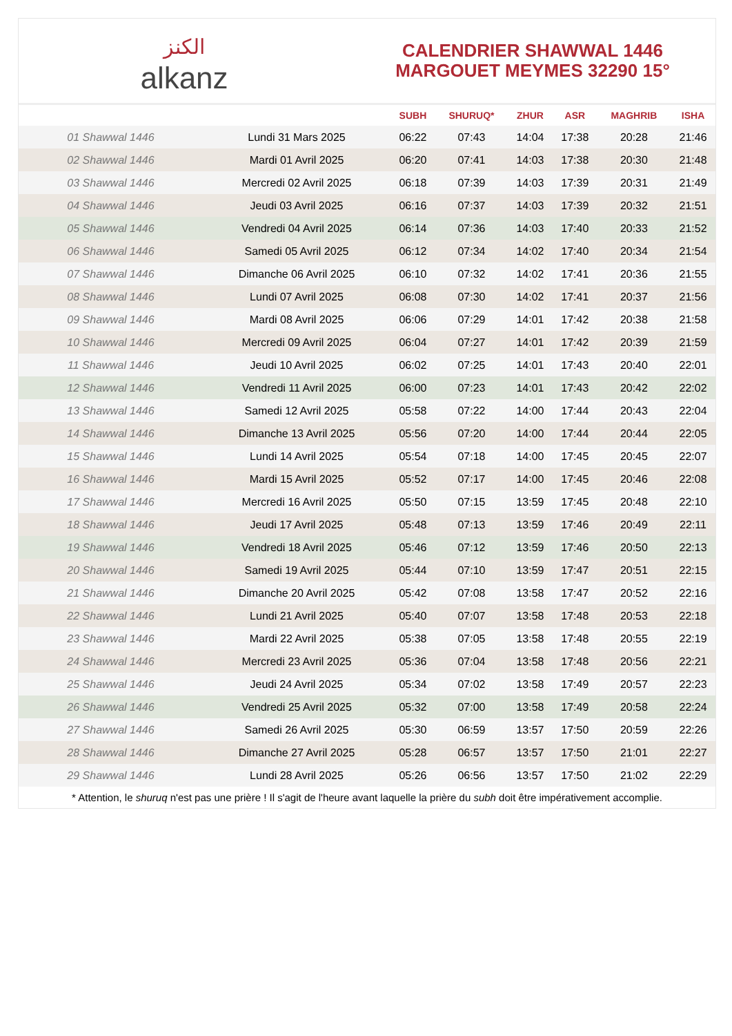الكنز
alkanz
CALENDRIER SHAWWAL 1446
MARGOUET MEYMES 32290 15°
| | | SUBH | SHURUQ* | ZHUR | ASR | MAGHRIB | ISHA |
| --- | --- | --- | --- | --- | --- | --- | --- |
| 01 Shawwal 1446 | Lundi 31 Mars 2025 | 06:22 | 07:43 | 14:04 | 17:38 | 20:28 | 21:46 |
| 02 Shawwal 1446 | Mardi 01 Avril 2025 | 06:20 | 07:41 | 14:03 | 17:38 | 20:30 | 21:48 |
| 03 Shawwal 1446 | Mercredi 02 Avril 2025 | 06:18 | 07:39 | 14:03 | 17:39 | 20:31 | 21:49 |
| 04 Shawwal 1446 | Jeudi 03 Avril 2025 | 06:16 | 07:37 | 14:03 | 17:39 | 20:32 | 21:51 |
| 05 Shawwal 1446 | Vendredi 04 Avril 2025 | 06:14 | 07:36 | 14:03 | 17:40 | 20:33 | 21:52 |
| 06 Shawwal 1446 | Samedi 05 Avril 2025 | 06:12 | 07:34 | 14:02 | 17:40 | 20:34 | 21:54 |
| 07 Shawwal 1446 | Dimanche 06 Avril 2025 | 06:10 | 07:32 | 14:02 | 17:41 | 20:36 | 21:55 |
| 08 Shawwal 1446 | Lundi 07 Avril 2025 | 06:08 | 07:30 | 14:02 | 17:41 | 20:37 | 21:56 |
| 09 Shawwal 1446 | Mardi 08 Avril 2025 | 06:06 | 07:29 | 14:01 | 17:42 | 20:38 | 21:58 |
| 10 Shawwal 1446 | Mercredi 09 Avril 2025 | 06:04 | 07:27 | 14:01 | 17:42 | 20:39 | 21:59 |
| 11 Shawwal 1446 | Jeudi 10 Avril 2025 | 06:02 | 07:25 | 14:01 | 17:43 | 20:40 | 22:01 |
| 12 Shawwal 1446 | Vendredi 11 Avril 2025 | 06:00 | 07:23 | 14:01 | 17:43 | 20:42 | 22:02 |
| 13 Shawwal 1446 | Samedi 12 Avril 2025 | 05:58 | 07:22 | 14:00 | 17:44 | 20:43 | 22:04 |
| 14 Shawwal 1446 | Dimanche 13 Avril 2025 | 05:56 | 07:20 | 14:00 | 17:44 | 20:44 | 22:05 |
| 15 Shawwal 1446 | Lundi 14 Avril 2025 | 05:54 | 07:18 | 14:00 | 17:45 | 20:45 | 22:07 |
| 16 Shawwal 1446 | Mardi 15 Avril 2025 | 05:52 | 07:17 | 14:00 | 17:45 | 20:46 | 22:08 |
| 17 Shawwal 1446 | Mercredi 16 Avril 2025 | 05:50 | 07:15 | 13:59 | 17:45 | 20:48 | 22:10 |
| 18 Shawwal 1446 | Jeudi 17 Avril 2025 | 05:48 | 07:13 | 13:59 | 17:46 | 20:49 | 22:11 |
| 19 Shawwal 1446 | Vendredi 18 Avril 2025 | 05:46 | 07:12 | 13:59 | 17:46 | 20:50 | 22:13 |
| 20 Shawwal 1446 | Samedi 19 Avril 2025 | 05:44 | 07:10 | 13:59 | 17:47 | 20:51 | 22:15 |
| 21 Shawwal 1446 | Dimanche 20 Avril 2025 | 05:42 | 07:08 | 13:58 | 17:47 | 20:52 | 22:16 |
| 22 Shawwal 1446 | Lundi 21 Avril 2025 | 05:40 | 07:07 | 13:58 | 17:48 | 20:53 | 22:18 |
| 23 Shawwal 1446 | Mardi 22 Avril 2025 | 05:38 | 07:05 | 13:58 | 17:48 | 20:55 | 22:19 |
| 24 Shawwal 1446 | Mercredi 23 Avril 2025 | 05:36 | 07:04 | 13:58 | 17:48 | 20:56 | 22:21 |
| 25 Shawwal 1446 | Jeudi 24 Avril 2025 | 05:34 | 07:02 | 13:58 | 17:49 | 20:57 | 22:23 |
| 26 Shawwal 1446 | Vendredi 25 Avril 2025 | 05:32 | 07:00 | 13:58 | 17:49 | 20:58 | 22:24 |
| 27 Shawwal 1446 | Samedi 26 Avril 2025 | 05:30 | 06:59 | 13:57 | 17:50 | 20:59 | 22:26 |
| 28 Shawwal 1446 | Dimanche 27 Avril 2025 | 05:28 | 06:57 | 13:57 | 17:50 | 21:01 | 22:27 |
| 29 Shawwal 1446 | Lundi 28 Avril 2025 | 05:26 | 06:56 | 13:57 | 17:50 | 21:02 | 22:29 |
* Attention, le shuruq n'est pas une prière ! Il s'agit de l'heure avant laquelle la prière du subh doit être impérativement accomplie.